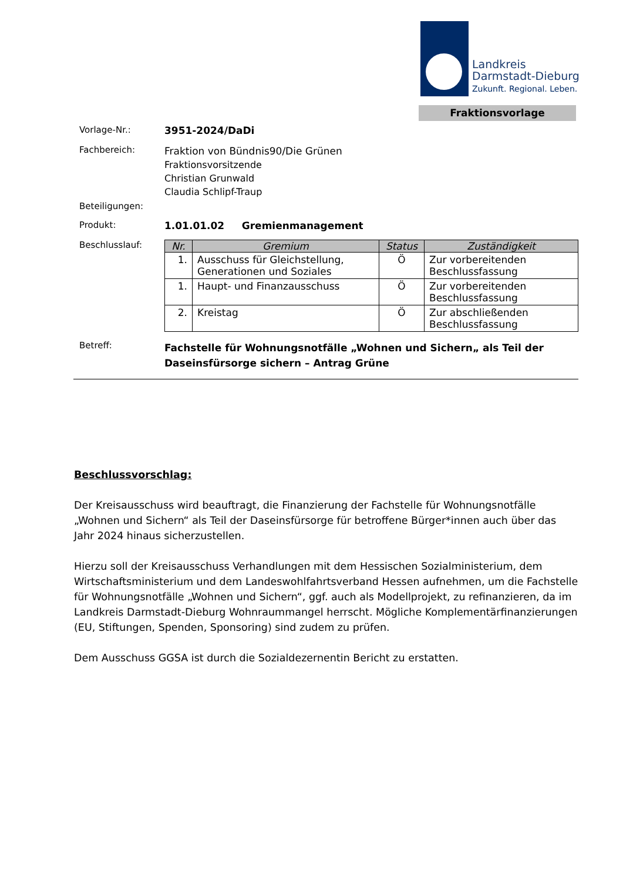Landkreis
Darmstadt-Dieburg
Zukunft. Regional. Leben.
Fraktionsvorlage
Vorlage-Nr.: 3951-2024/DaDi
Fachbereich:
Fraktion von Bündnis90/Die Grünen
Fraktionsvorsitzende
Christian Grunwald
Claudia Schlipf-Traup
Beteiligungen:
Produkt: 1.01.01.02 Gremienmanagement
Beschlusslauf:
| Nr. | Gremium | Status | Zuständigkeit |
| --- | --- | --- | --- |
| 1. | Ausschuss für Gleichstellung, Generationen und Soziales | Ö | Zur vorbereitenden Beschlussfassung |
| 1. | Haupt- und Finanzausschuss | Ö | Zur vorbereitenden Beschlussfassung |
| 2. | Kreistag | Ö | Zur abschließenden Beschlussfassung |
Betreff:
Fachstelle für Wohnungsnotfälle „Wohnen und Sichern„ als Teil der Daseinsfürsorge sichern – Antrag Grüne
Beschlussvorschlag:
Der Kreisausschuss wird beauftragt, die Finanzierung der Fachstelle für Wohnungsnotfälle „Wohnen und Sichern“ als Teil der Daseinsfürsorge für betroffene Bürger*innen auch über das Jahr 2024 hinaus sicherzustellen.
Hierzu soll der Kreisausschuss Verhandlungen mit dem Hessischen Sozialministerium, dem Wirtschaftsministerium und dem Landeswohlfahrtsverband Hessen aufnehmen, um die Fachstelle für Wohnungsnotfälle „Wohnen und Sichern“, ggf. auch als Modellprojekt, zu refinanzieren, da im Landkreis Darmstadt-Dieburg Wohnraummangel herrscht. Mögliche Komplementärfinanzierungen (EU, Stiftungen, Spenden, Sponsoring) sind zudem zu prüfen.
Dem Ausschuss GGSA ist durch die Sozialdezernentin Bericht zu erstatten.